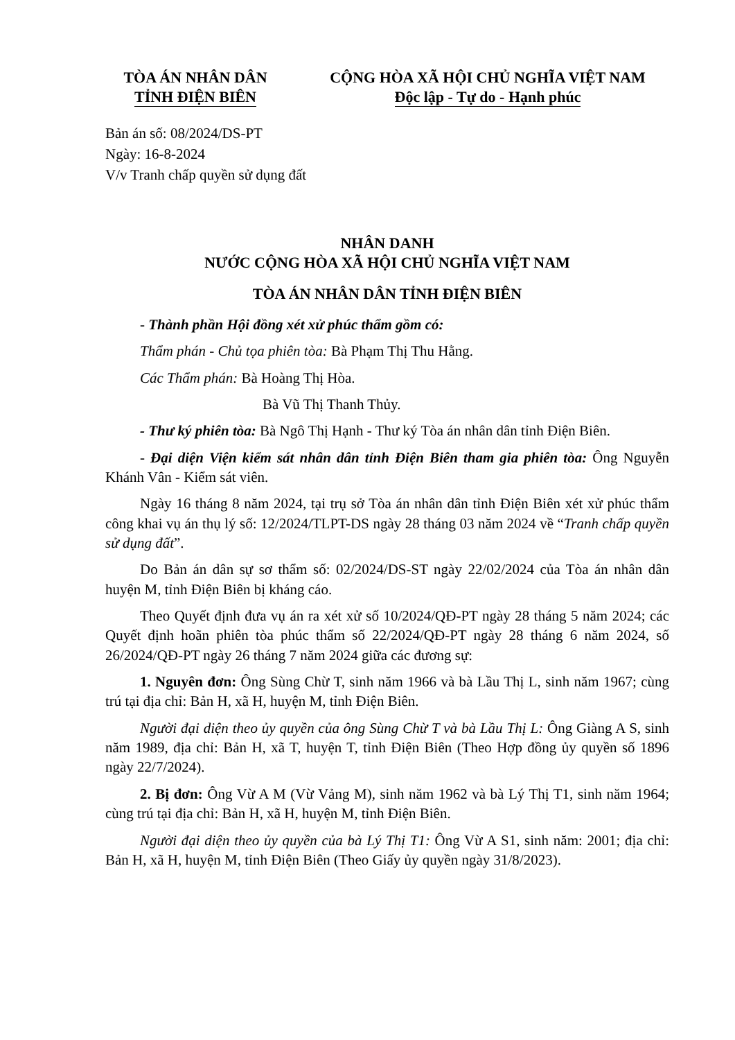TÒA ÁN NHÂN DÂN
TỈNH ĐIỆN BIÊN
CỘNG HÒA XÃ HỘI CHỦ NGHĨA VIỆT NAM
Độc lập - Tự do - Hạnh phúc
Bản án số: 08/2024/DS-PT
Ngày: 16-8-2024
V/v Tranh chấp quyền sử dụng đất
NHÂN DANH
NƯỚC CỘNG HÒA XÃ HỘI CHỦ NGHĨA VIỆT NAM
TÒA ÁN NHÂN DÂN TỈNH ĐIỆN BIÊN
- Thành phần Hội đồng xét xử phúc thẩm gồm có:
Thẩm phán - Chủ tọa phiên tòa: Bà Phạm Thị Thu Hằng.
Các Thẩm phán: Bà Hoàng Thị Hòa.
Bà Vũ Thị Thanh Thủy.
- Thư ký phiên tòa: Bà Ngô Thị Hạnh - Thư ký Tòa án nhân dân tỉnh Điện Biên.
- Đại diện Viện kiểm sát nhân dân tỉnh Điện Biên tham gia phiên tòa: Ông Nguyễn Khánh Vân - Kiểm sát viên.
Ngày 16 tháng 8 năm 2024, tại trụ sở Tòa án nhân dân tỉnh Điện Biên xét xử phúc thẩm công khai vụ án thụ lý số: 12/2024/TLPT-DS ngày 28 tháng 03 năm 2024 về “Tranh chấp quyền sử dụng đất”.
Do Bản án dân sự sơ thẩm số: 02/2024/DS-ST ngày 22/02/2024 của Tòa án nhân dân huyện M, tỉnh Điện Biên bị kháng cáo.
Theo Quyết định đưa vụ án ra xét xử số 10/2024/QĐ-PT ngày 28 tháng 5 năm 2024; các Quyết định hoãn phiên tòa phúc thẩm số 22/2024/QĐ-PT ngày 28 tháng 6 năm 2024, số 26/2024/QĐ-PT ngày 26 tháng 7 năm 2024 giữa các đương sự:
1. Nguyên đơn: Ông Sùng Chừ T, sinh năm 1966 và bà Lầu Thị L, sinh năm 1967; cùng trú tại địa chỉ: Bản H, xã H, huyện M, tỉnh Điện Biên.
Người đại diện theo ủy quyền của ông Sùng Chừ T và bà Lầu Thị L: Ông Giàng A S, sinh năm 1989, địa chỉ: Bản H, xã T, huyện T, tỉnh Điện Biên (Theo Hợp đồng ủy quyền số 1896 ngày 22/7/2024).
2. Bị đơn: Ông Vừ A M (Vừ Vảng M), sinh năm 1962 và bà Lý Thị T1, sinh năm 1964; cùng trú tại địa chỉ: Bản H, xã H, huyện M, tỉnh Điện Biên.
Người đại diện theo ủy quyền của bà Lý Thị T1: Ông Vừ A S1, sinh năm: 2001; địa chỉ: Bản H, xã H, huyện M, tỉnh Điện Biên (Theo Giấy ủy quyền ngày 31/8/2023).